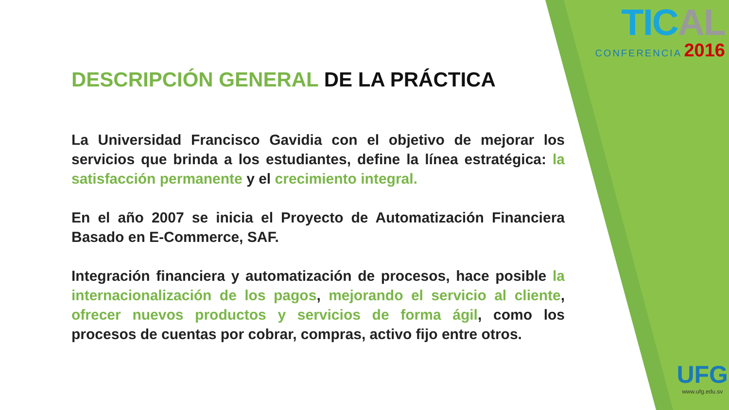TICAL
CONFERENCIA 2016
UFG
www.ufg.edu.sv
DESCRIPCIÓN GENERAL DE LA PRÁCTICA
La Universidad Francisco Gavidia con el objetivo de mejorar los servicios que brinda a los estudiantes, define la línea estratégica: la satisfacción permanente y el crecimiento integral.
En el año 2007 se inicia el Proyecto de Automatización Financiera Basado en E-Commerce, SAF.
Integración financiera y automatización de procesos, hace posible la internacionalización de los pagos, mejorando el servicio al cliente, ofrecer nuevos productos y servicios de forma ágil, como los procesos de cuentas por cobrar, compras, activo fijo entre otros.